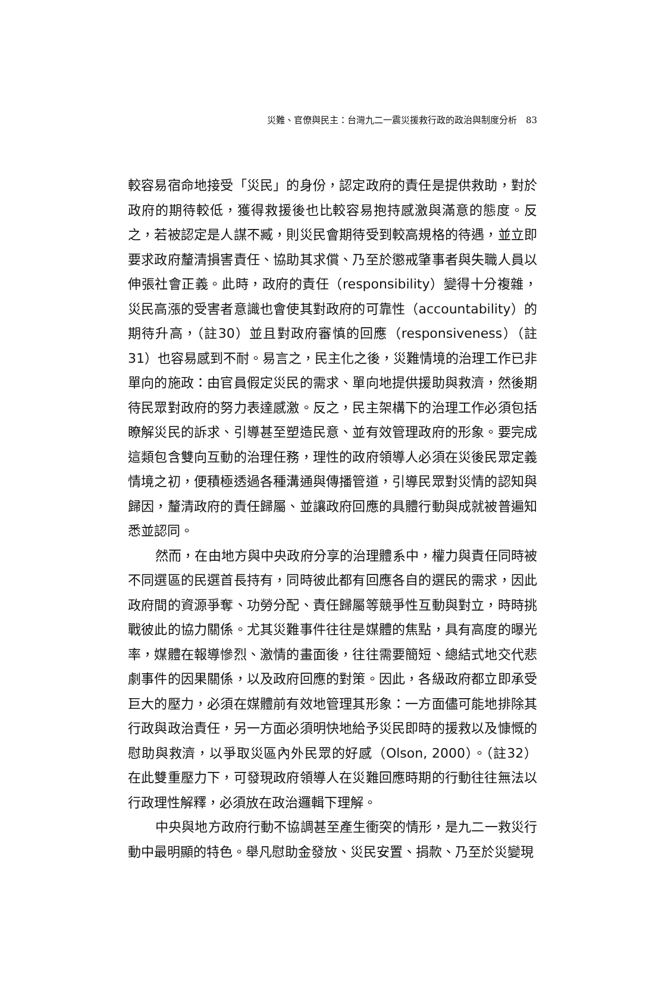災難、官僚與民主：台灣九二一震災援救行政的政治與制度分析　83
較容易宿命地接受「災民」的身份，認定政府的責任是提供救助，對於政府的期待較低，獲得救援後也比較容易抱持感激與滿意的態度。反之，若被認定是人謀不臧，則災民會期待受到較高規格的待遇，並立即要求政府釐清損害責任、協助其求償、乃至於懲戒肇事者與失職人員以伸張社會正義。此時，政府的責任（responsibility）變得十分複雜，災民高漲的受害者意識也會使其對政府的可靠性（accountability）的期待升高，（註30）並且對政府審慎的回應（responsiveness）（註31）也容易感到不耐。易言之，民主化之後，災難情境的治理工作已非單向的施政：由官員假定災民的需求、單向地提供援助與救濟，然後期待民眾對政府的努力表達感激。反之，民主架構下的治理工作必須包括瞭解災民的訴求、引導甚至塑造民意、並有效管理政府的形象。要完成這類包含雙向互動的治理任務，理性的政府領導人必須在災後民眾定義情境之初，便積極透過各種溝通與傳播管道，引導民眾對災情的認知與歸因，釐清政府的責任歸屬、並讓政府回應的具體行動與成就被普遍知悉並認同。
然而，在由地方與中央政府分享的治理體系中，權力與責任同時被不同選區的民選首長持有，同時彼此都有回應各自的選民的需求，因此政府間的資源爭奪、功勞分配、責任歸屬等競爭性互動與對立，時時挑戰彼此的協力關係。尤其災難事件往往是媒體的焦點，具有高度的曝光率，媒體在報導慘烈、激情的畫面後，往往需要簡短、總結式地交代悲劇事件的因果關係，以及政府回應的對策。因此，各級政府都立即承受巨大的壓力，必須在媒體前有效地管理其形象：一方面儘可能地排除其行政與政治責任，另一方面必須明快地給予災民即時的援救以及慷慨的慰助與救濟，以爭取災區內外民眾的好感（Olson, 2000）。（註32）在此雙重壓力下，可發現政府領導人在災難回應時期的行動往往無法以行政理性解釋，必須放在政治邏輯下理解。
中央與地方政府行動不協調甚至產生衝突的情形，是九二一救災行動中最明顯的特色。舉凡慰助金發放、災民安置、捐款、乃至於災變現